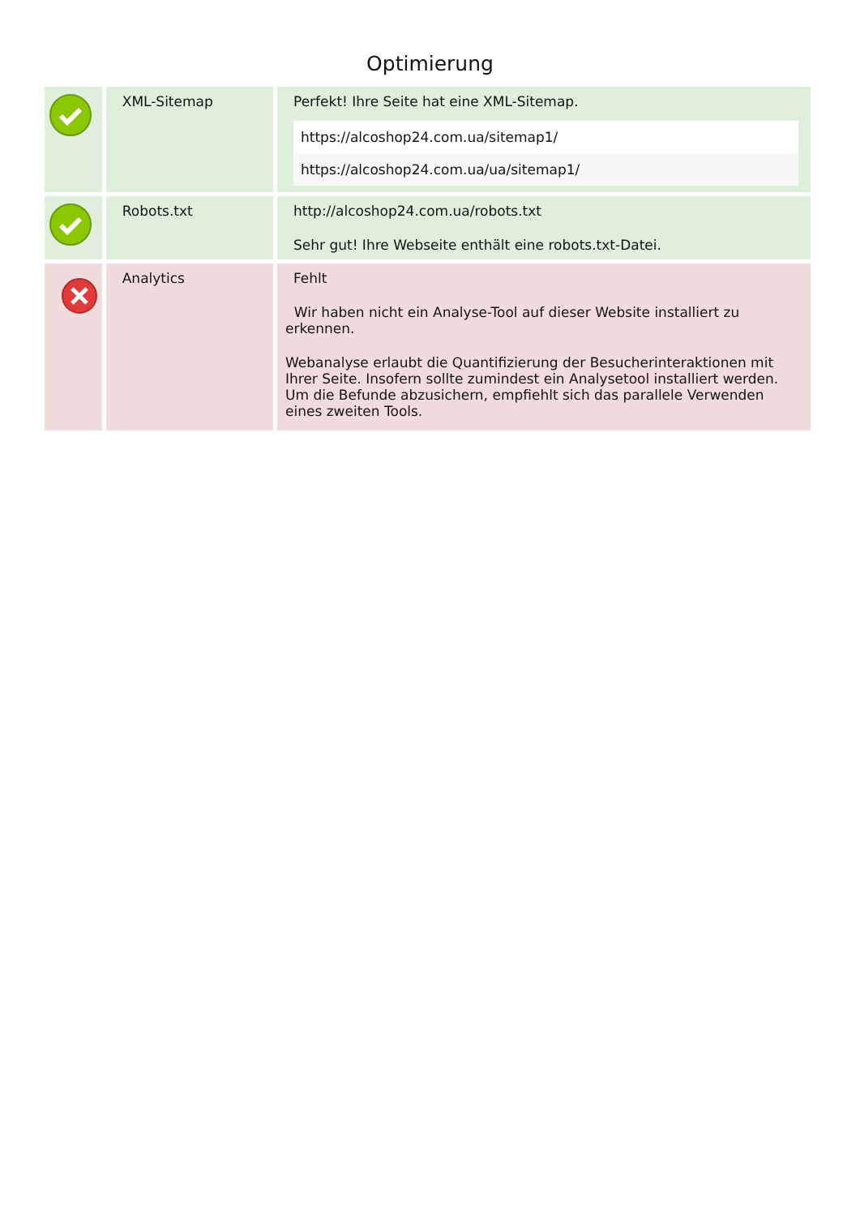Optimierung
| | XML-Sitemap | Perfekt! Ihre Seite hat eine XML-Sitemap. / https://alcoshop24.com.ua/sitemap1/ / / https://alcoshop24.com.ua/ua/sitemap1/ / |
| | Robots.txt | http://alcoshop24.com.ua/robots.txt Sehr gut! Ihre Webseite enthält eine robots.txt-Datei. |
| | Analytics | Fehlt Wir haben nicht ein Analyse-Tool auf dieser Website installiert zu erkennen. Webanalyse erlaubt die Quantifizierung der Besucherinteraktionen mit Ihrer Seite. Insofern sollte zumindest ein Analysetool installiert werden. Um die Befunde abzusichern, empfiehlt sich das parallele Verwenden eines zweiten Tools. |